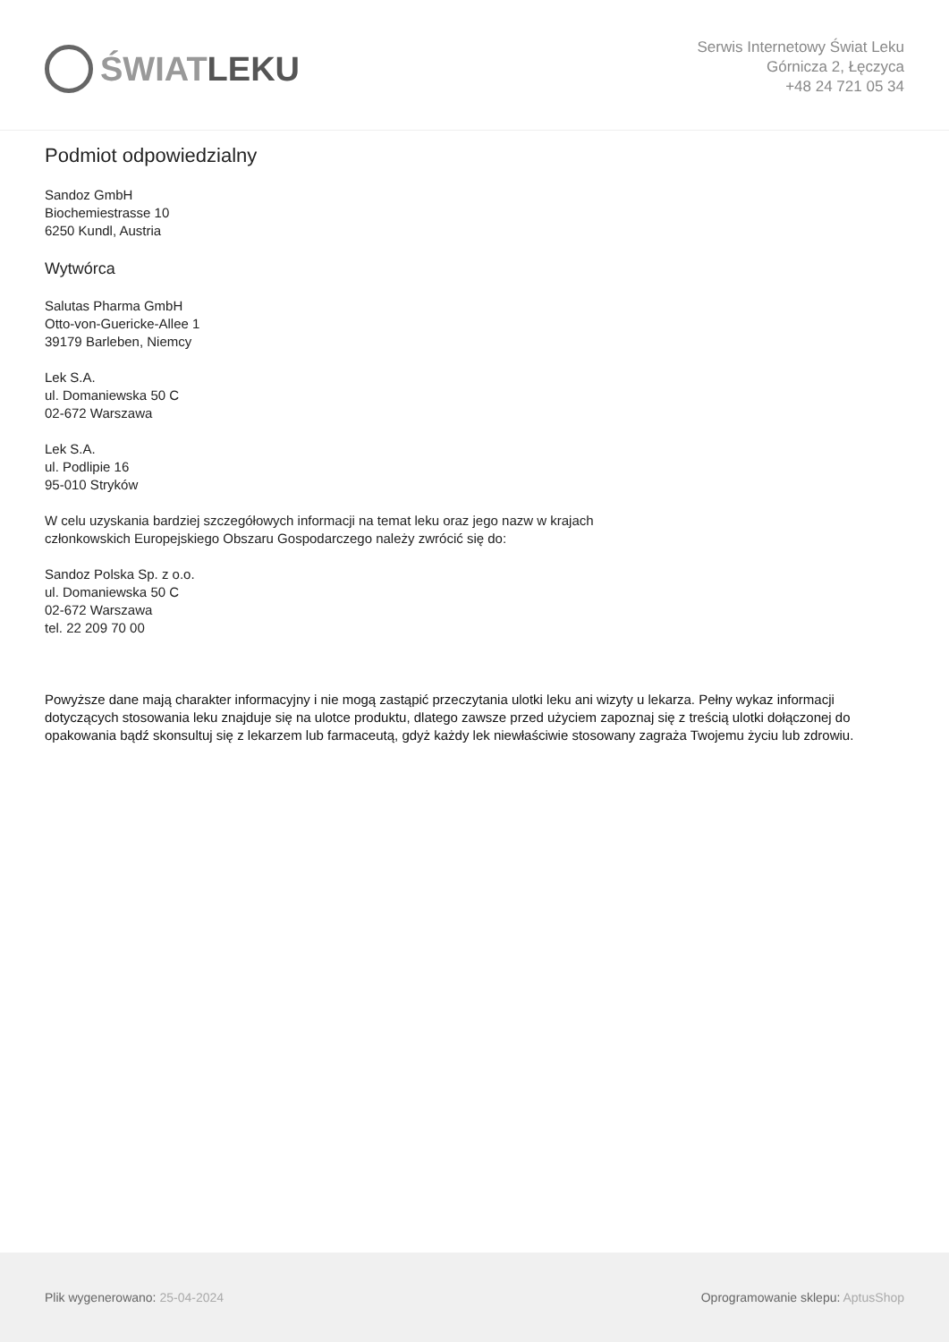ŚWIAT LEKU
Serwis Internetowy Świat Leku
Górnicza 2, Łęczyca
+48 24 721 05 34
Podmiot odpowiedzialny
Sandoz GmbH
Biochemiestrasse 10
6250 Kundl, Austria
Wytwórca
Salutas Pharma GmbH
Otto-von-Guericke-Allee 1
39179 Barleben, Niemcy
Lek S.A.
ul. Domaniewska 50 C
02-672 Warszawa
Lek S.A.
ul. Podlipie 16
95-010 Stryków
W celu uzyskania bardziej szczegółowych informacji na temat leku oraz jego nazw w krajach
członkowskich Europejskiego Obszaru Gospodarczego należy zwrócić się do:
Sandoz Polska Sp. z o.o.
ul. Domaniewska 50 C
02-672 Warszawa
tel. 22 209 70 00
Powyższe dane mają charakter informacyjny i nie mogą zastąpić przeczytania ulotki leku ani wizyty u lekarza. Pełny wykaz informacji dotyczących stosowania leku znajduje się na ulotce produktu, dlatego zawsze przed użyciem zapoznaj się z treścią ulotki dołączonej do opakowania bądź skonsultuj się z lekarzem lub farmaceutą, gdyż każdy lek niewłaściwie stosowany zagraża Twojemu życiu lub zdrowiu.
Plik wygenerowano: 25-04-2024
Oprogramowanie sklepu: AptusShop